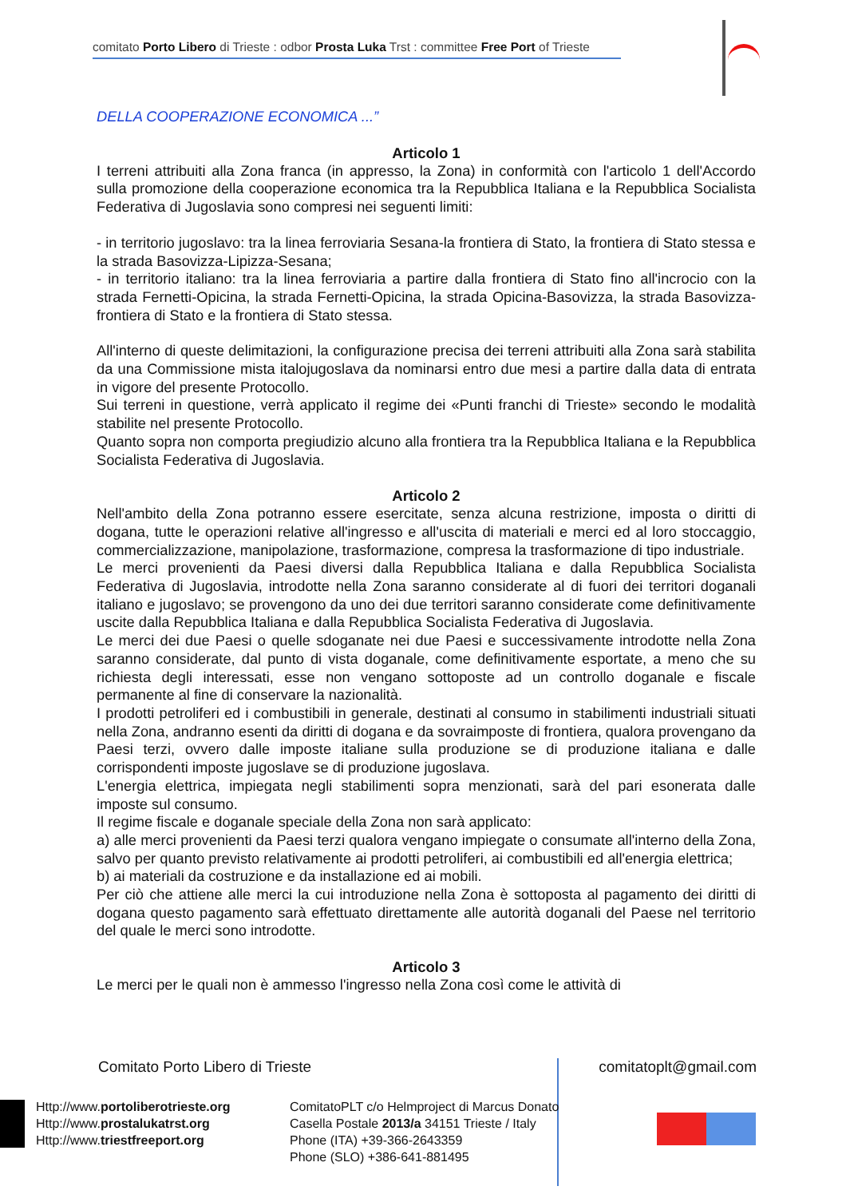comitato Porto Libero di Trieste : odbor Prosta Luka Trst : committee Free Port of Trieste
DELLA COOPERAZIONE ECONOMICA ...”
Articolo 1
I terreni attribuiti alla Zona franca (in appresso, la Zona) in conformità con l'articolo 1 dell'Accordo sulla promozione della cooperazione economica tra la Repubblica Italiana e la Repubblica Socialista Federativa di Jugoslavia sono compresi nei seguenti limiti:
- in territorio jugoslavo: tra la linea ferroviaria Sesana-la frontiera di Stato, la frontiera di Stato stessa e la strada Basovizza-Lipizza-Sesana;
- in territorio italiano: tra la linea ferroviaria a partire dalla frontiera di Stato fino all'incrocio con la strada Fernetti-Opicina, la strada Fernetti-Opicina, la strada Opicina-Basovizza, la strada Basovizza-frontiera di Stato e la frontiera di Stato stessa.
All'interno di queste delimitazioni, la configurazione precisa dei terreni attribuiti alla Zona sarà stabilita da una Commissione mista italojugoslava da nominarsi entro due mesi a partire dalla data di entrata in vigore del presente Protocollo.
Sui terreni in questione, verrà applicato il regime dei «Punti franchi di Trieste» secondo le modalità stabilite nel presente Protocollo.
Quanto sopra non comporta pregiudizio alcuno alla frontiera tra la Repubblica Italiana e la Repubblica Socialista Federativa di Jugoslavia.
Articolo 2
Nell'ambito della Zona potranno essere esercitate, senza alcuna restrizione, imposta o diritti di dogana, tutte le operazioni relative all'ingresso e all'uscita di materiali e merci ed al loro stoccaggio, commercializzazione, manipolazione, trasformazione, compresa la trasformazione di tipo industriale.
Le merci provenienti da Paesi diversi dalla Repubblica Italiana e dalla Repubblica Socialista Federativa di Jugoslavia, introdotte nella Zona saranno considerate al di fuori dei territori doganali italiano e jugoslavo; se provengono da uno dei due territori saranno considerate come definitivamente uscite dalla Repubblica Italiana e dalla Repubblica Socialista Federativa di Jugoslavia.
Le merci dei due Paesi o quelle sdoganate nei due Paesi e successivamente introdotte nella Zona saranno considerate, dal punto di vista doganale, come definitivamente esportate, a meno che su richiesta degli interessati, esse non vengano sottoposte ad un controllo doganale e fiscale permanente al fine di conservare la nazionalità.
I prodotti petroliferi ed i combustibili in generale, destinati al consumo in stabilimenti industriali situati nella Zona, andranno esenti da diritti di dogana e da sovraimposte di frontiera, qualora provengano da Paesi terzi, ovvero dalle imposte italiane sulla produzione se di produzione italiana e dalle corrispondenti imposte jugoslave se di produzione jugoslava.
L'energia elettrica, impiegata negli stabilimenti sopra menzionati, sarà del pari esonerata dalle imposte sul consumo.
Il regime fiscale e doganale speciale della Zona non sarà applicato:
a) alle merci provenienti da Paesi terzi qualora vengano impiegate o consumate all'interno della Zona, salvo per quanto previsto relativamente ai prodotti petroliferi, ai combustibili ed all'energia elettrica;
b) ai materiali da costruzione e da installazione ed ai mobili.
Per ciò che attiene alle merci la cui introduzione nella Zona è sottoposta al pagamento dei diritti di dogana questo pagamento sarà effettuato direttamente alle autorità doganali del Paese nel territorio del quale le merci sono introdotte.
Articolo 3
Le merci per le quali non è ammesso l'ingresso nella Zona così come le attività di
Comitato Porto Libero di Trieste
comitatoplt@gmail.com
Http://www.portoliberotrieste.org
Http://www.prostalukatrst.org
Http://www.triestfreeport.org
ComitatoPLT c/o Helmproject di Marcus Donato
Casella Postale 2013/a 34151 Trieste / Italy
Phone (ITA) +39-366-2643359
Phone (SLO) +386-641-881495